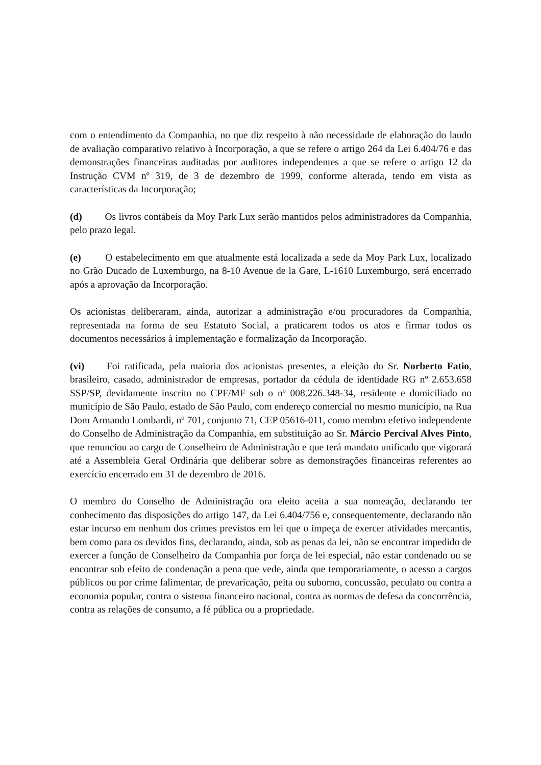com o entendimento da Companhia, no que diz respeito à não necessidade de elaboração do laudo de avaliação comparativo relativo à Incorporação, a que se refere o artigo 264 da Lei 6.404/76 e das demonstrações financeiras auditadas por auditores independentes a que se refere o artigo 12 da Instrução CVM nº 319, de 3 de dezembro de 1999, conforme alterada, tendo em vista as características da Incorporação;
(d) Os livros contábeis da Moy Park Lux serão mantidos pelos administradores da Companhia, pelo prazo legal.
(e) O estabelecimento em que atualmente está localizada a sede da Moy Park Lux, localizado no Grão Ducado de Luxemburgo, na 8-10 Avenue de la Gare, L-1610 Luxemburgo, será encerrado após a aprovação da Incorporação.
Os acionistas deliberaram, ainda, autorizar a administração e/ou procuradores da Companhia, representada na forma de seu Estatuto Social, a praticarem todos os atos e firmar todos os documentos necessários à implementação e formalização da Incorporação.
(vi) Foi ratificada, pela maioria dos acionistas presentes, a eleição do Sr. Norberto Fatio, brasileiro, casado, administrador de empresas, portador da cédula de identidade RG nº 2.653.658 SSP/SP, devidamente inscrito no CPF/MF sob o nº 008.226.348-34, residente e domiciliado no município de São Paulo, estado de São Paulo, com endereço comercial no mesmo município, na Rua Dom Armando Lombardi, nº 701, conjunto 71, CEP 05616-011, como membro efetivo independente do Conselho de Administração da Companhia, em substituição ao Sr. Márcio Percival Alves Pinto, que renunciou ao cargo de Conselheiro de Administração e que terá mandato unificado que vigorará até a Assembleia Geral Ordinária que deliberar sobre as demonstrações financeiras referentes ao exercício encerrado em 31 de dezembro de 2016.
O membro do Conselho de Administração ora eleito aceita a sua nomeação, declarando ter conhecimento das disposições do artigo 147, da Lei 6.404/756 e, consequentemente, declarando não estar incurso em nenhum dos crimes previstos em lei que o impeça de exercer atividades mercantis, bem como para os devidos fins, declarando, ainda, sob as penas da lei, não se encontrar impedido de exercer a função de Conselheiro da Companhia por força de lei especial, não estar condenado ou se encontrar sob efeito de condenação a pena que vede, ainda que temporariamente, o acesso a cargos públicos ou por crime falimentar, de prevaricação, peita ou suborno, concussão, peculato ou contra a economia popular, contra o sistema financeiro nacional, contra as normas de defesa da concorrência, contra as relações de consumo, a fé pública ou a propriedade.